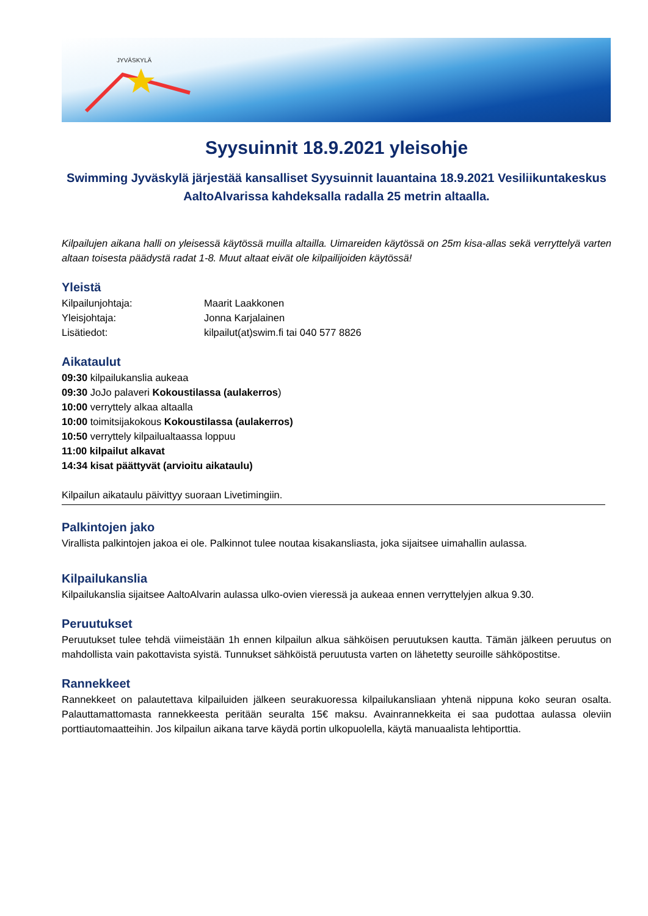JYVÄSKYLÄ
Syysuinnit 18.9.2021 yleisohje
Swimming Jyväskylä järjestää kansalliset Syysuinnit lauantaina 18.9.2021 Vesiliikuntakeskus AaltoAlvarissa kahdeksalla radalla 25 metrin altaalla.
Kilpailujen aikana halli on yleisessä käytössä muilla altailla. Uimareiden käytössä on 25m kisa-allas sekä verryttelyä varten altaan toisesta päädystä radat 1-8. Muut altaat eivät ole kilpailijoiden käytössä!
Yleistä
Kilpailunjohtaja: Maarit Laakkonen
Yleisjohtaja: Jonna Karjalainen
Lisätiedot: kilpailut(at)swim.fi tai 040 577 8826
Aikataulut
09:30 kilpailukanslia aukeaa
09:30 JoJo palaveri Kokoustilassa (aulakerros)
10:00 verryttely alkaa altaalla
10:00 toimitsijakokous Kokoustilassa (aulakerros)
10:50 verryttely kilpailualtaassa loppuu
11:00 kilpailut alkavat
14:34 kisat päättyvät (arvioitu aikataulu)
Kilpailun aikataulu päivittyy suoraan Livetimingiin.
Palkintojen jako
Virallista palkintojen jakoa ei ole. Palkinnot tulee noutaa kisakansliasta, joka sijaitsee uimahallin aulassa.
Kilpailukanslia
Kilpailukanslia sijaitsee AaltoAlvarin aulassa ulko-ovien vieressä ja aukeaa ennen verryttelyjen alkua 9.30.
Peruutukset
Peruutukset tulee tehdä viimeistään 1h ennen kilpailun alkua sähköisen peruutuksen kautta. Tämän jälkeen peruutus on mahdollista vain pakottavista syistä. Tunnukset sähköistä peruutusta varten on lähetetty seuroille sähköpostitse.
Rannekkeet
Rannekkeet on palautettava kilpailuiden jälkeen seurakuoressa kilpailukansliaan yhtenä nippuna koko seuran osalta. Palauttamattomasta rannekkeesta peritään seuralta 15€ maksu. Avainrannekkeita ei saa pudottaa aulassa oleviin porttiautomaatteihin. Jos kilpailun aikana tarve käydä portin ulkopuolella, käytä manuaalista lehtiporttia.